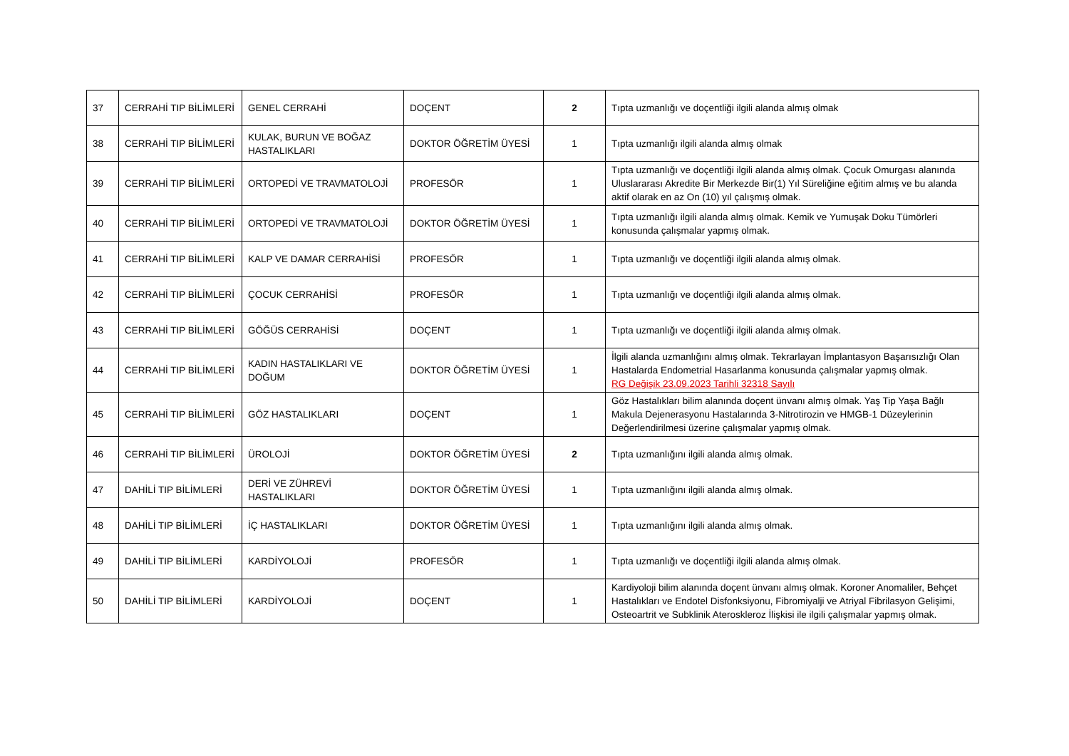| 37 | CERRAHİ TIP BİLİMLERİ | GENEL CERRAHİ | DOÇENT | 2 | Tıpta uzmanlığı ve doçentliği ilgili alanda almış olmak |
| 38 | CERRAHİ TIP BİLİMLERİ | KULAK, BURUN VE BOĞAZ HASTALIKLARI | DOKTOR ÖĞRETİM ÜYESİ | 1 | Tıpta uzmanlığı ilgili alanda almış olmak |
| 39 | CERRAHİ TIP BİLİMLERİ | ORTOPEDİ VE TRAVMATOLOJİ | PROFESÖR | 1 | Tıpta uzmanlığı ve doçentliği ilgili alanda almış olmak. Çocuk Omurgası alanında Uluslararası Akredite Bir Merkezde Bir(1) Yıl Süreliğine eğitim almış ve bu alanda aktif olarak en az On (10) yıl çalışmış olmak. |
| 40 | CERRAHİ TIP BİLİMLERİ | ORTOPEDİ VE TRAVMATOLOJİ | DOKTOR ÖĞRETİM ÜYESİ | 1 | Tıpta uzmanlığı ilgili alanda almış olmak. Kemik ve Yumuşak Doku Tümörleri konusunda çalışmalar yapmış olmak. |
| 41 | CERRAHİ TIP BİLİMLERİ | KALP VE DAMAR CERRAHİSİ | PROFESÖR | 1 | Tıpta uzmanlığı ve doçentliği ilgili alanda almış olmak. |
| 42 | CERRAHİ TIP BİLİMLERİ | ÇOCUK CERRAHİSİ | PROFESÖR | 1 | Tıpta uzmanlığı ve doçentliği ilgili alanda almış olmak. |
| 43 | CERRAHİ TIP BİLİMLERİ | GÖĞÜS CERRAHİSİ | DOÇENT | 1 | Tıpta uzmanlığı ve doçentliği ilgili alanda almış olmak. |
| 44 | CERRAHİ TIP BİLİMLERİ | KADIN HASTALIKLARI VE DOĞUM | DOKTOR ÖĞRETİM ÜYESİ | 1 | İlgili alanda uzmanlığını almış olmak. Tekrarlayan İmplantasyon Başarısızlığı Olan Hastalarda Endometrial Hasarlanma konusunda çalışmalar yapmış olmak. RG Değişik 23.09.2023 Tarihli 32318 Sayılı |
| 45 | CERRAHİ TIP BİLİMLERİ | GÖZ HASTALIKLARI | DOÇENT | 1 | Göz Hastalıkları bilim alanında doçent ünvanı almış olmak. Yaş Tip Yaşa Bağlı Makula Dejenerasyonu Hastalarında 3-Nitrotirozin ve HMGB-1 Düzeylerinin Değerlendirilmesi üzerine çalışmalar yapmış olmak. |
| 46 | CERRAHİ TIP BİLİMLERİ | ÜROLOJİ | DOKTOR ÖĞRETİM ÜYESİ | 2 | Tıpta uzmanlığını ilgili alanda almış olmak. |
| 47 | DAHİLİ TIP BİLİMLERİ | DERİ VE ZÜHREVİ HASTALIKLARI | DOKTOR ÖĞRETİM ÜYESİ | 1 | Tıpta uzmanlığını ilgili alanda almış olmak. |
| 48 | DAHİLİ TIP BİLİMLERİ | İÇ HASTALIKLARI | DOKTOR ÖĞRETİM ÜYESİ | 1 | Tıpta uzmanlığını ilgili alanda almış olmak. |
| 49 | DAHİLİ TIP BİLİMLERİ | KARDİYOLOJİ | PROFESÖR | 1 | Tıpta uzmanlığı ve doçentliği ilgili alanda almış olmak. |
| 50 | DAHİLİ TIP BİLİMLERİ | KARDİYOLOJİ | DOÇENT | 1 | Kardiyoloji bilim alanında doçent ünvanı almış olmak. Koroner Anomaliler, Behçet Hastalıkları ve Endotel Disfonksiyonu, Fibromiyalji ve Atriyal Fibrilasyon Gelişimi, Osteoartrit ve Subklinik Ateroskleroz İlişkisi ile ilgili çalışmalar yapmış olmak. |